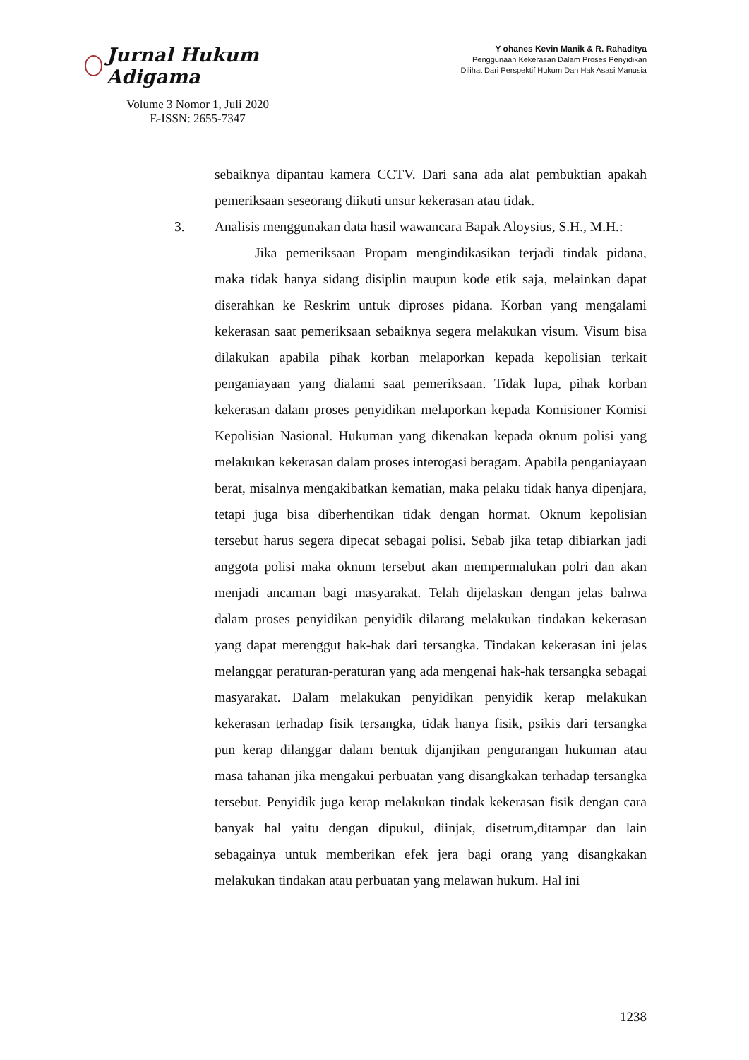Jurnal Hukum Adigama
Volume 3 Nomor 1, Juli 2020
E-ISSN: 2655-7347
Y ohanes Kevin Manik & R. Rahaditya
Penggunaan Kekerasan Dalam Proses Penyidikan
Dilihat Dari Perspektif Hukum Dan Hak Asasi Manusia
sebaiknya dipantau kamera CCTV. Dari sana ada alat pembuktian apakah pemeriksaan seseorang diikuti unsur kekerasan atau tidak.
3. Analisis menggunakan data hasil wawancara Bapak Aloysius, S.H., M.H.:
Jika pemeriksaan Propam mengindikasikan terjadi tindak pidana, maka tidak hanya sidang disiplin maupun kode etik saja, melainkan dapat diserahkan ke Reskrim untuk diproses pidana. Korban yang mengalami kekerasan saat pemeriksaan sebaiknya segera melakukan visum. Visum bisa dilakukan apabila pihak korban melaporkan kepada kepolisian terkait penganiayaan yang dialami saat pemeriksaan. Tidak lupa, pihak korban kekerasan dalam proses penyidikan melaporkan kepada Komisioner Komisi Kepolisian Nasional. Hukuman yang dikenakan kepada oknum polisi yang melakukan kekerasan dalam proses interogasi beragam. Apabila penganiayaan berat, misalnya mengakibatkan kematian, maka pelaku tidak hanya dipenjara, tetapi juga bisa diberhentikan tidak dengan hormat. Oknum kepolisian tersebut harus segera dipecat sebagai polisi. Sebab jika tetap dibiarkan jadi anggota polisi maka oknum tersebut akan mempermalukan polri dan akan menjadi ancaman bagi masyarakat. Telah dijelaskan dengan jelas bahwa dalam proses penyidikan penyidik dilarang melakukan tindakan kekerasan yang dapat merenggut hak-hak dari tersangka. Tindakan kekerasan ini jelas melanggar peraturan-peraturan yang ada mengenai hak-hak tersangka sebagai masyarakat. Dalam melakukan penyidikan penyidik kerap melakukan kekerasan terhadap fisik tersangka, tidak hanya fisik, psikis dari tersangka pun kerap dilanggar dalam bentuk dijanjikan pengurangan hukuman atau masa tahanan jika mengakui perbuatan yang disangkakan terhadap tersangka tersebut. Penyidik juga kerap melakukan tindak kekerasan fisik dengan cara banyak hal yaitu dengan dipukul, diinjak, disetrum,ditampar dan lain sebagainya untuk memberikan efek jera bagi orang yang disangkakan melakukan tindakan atau perbuatan yang melawan hukum. Hal ini
1238